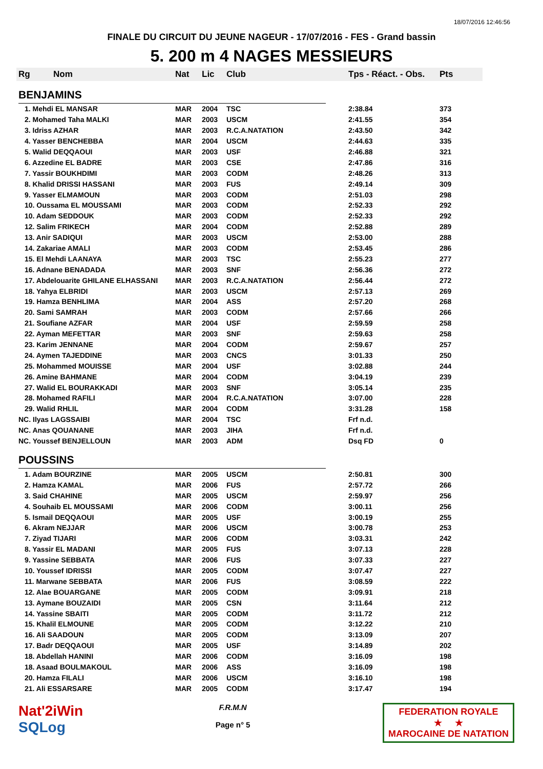18/07/2016 12:46:56
FINALE DU CIRCUIT DU JEUNE NAGEUR - 17/07/2016 - FES - Grand bassin
5. 200 m 4 NAGES MESSIEURS
| Rg | Nom | Nat | Lic | Club | Tps - Réact. - Obs. | Pts |
| --- | --- | --- | --- | --- | --- | --- |
| BENJAMINS | | | | | | |
| 1. Mehdi EL MANSAR | | MAR | 2004 | TSC | 2:38.84 | 373 |
| 2. Mohamed Taha MALKI | | MAR | 2003 | USCM | 2:41.55 | 354 |
| 3. Idriss AZHAR | | MAR | 2003 | R.C.A.NATATION | 2:43.50 | 342 |
| 4. Yasser BENCHEBBA | | MAR | 2004 | USCM | 2:44.63 | 335 |
| 5. Walid DEQQAOUI | | MAR | 2003 | USF | 2:46.88 | 321 |
| 6. Azzedine EL BADRE | | MAR | 2003 | CSE | 2:47.86 | 316 |
| 7. Yassir BOUKHDIMI | | MAR | 2003 | CODM | 2:48.26 | 313 |
| 8. Khalid DRISSI HASSANI | | MAR | 2003 | FUS | 2:49.14 | 309 |
| 9. Yasser ELMAMOUN | | MAR | 2003 | CODM | 2:51.03 | 298 |
| 10. Oussama EL MOUSSAMI | | MAR | 2003 | CODM | 2:52.33 | 292 |
| 10. Adam SEDDOUK | | MAR | 2003 | CODM | 2:52.33 | 292 |
| 12. Salim FRIKECH | | MAR | 2004 | CODM | 2:52.88 | 289 |
| 13. Anir SADIQUI | | MAR | 2003 | USCM | 2:53.00 | 288 |
| 14. Zakariae AMALI | | MAR | 2003 | CODM | 2:53.45 | 286 |
| 15. El Mehdi LAANAYA | | MAR | 2003 | TSC | 2:55.23 | 277 |
| 16. Adnane BENADADA | | MAR | 2003 | SNF | 2:56.36 | 272 |
| 17. Abdelouarite GHILANE ELHASSANI | | MAR | 2003 | R.C.A.NATATION | 2:56.44 | 272 |
| 18. Yahya ELBRIDI | | MAR | 2003 | USCM | 2:57.13 | 269 |
| 19. Hamza BENHLIMA | | MAR | 2004 | ASS | 2:57.20 | 268 |
| 20. Sami SAMRAH | | MAR | 2003 | CODM | 2:57.66 | 266 |
| 21. Soufiane AZFAR | | MAR | 2004 | USF | 2:59.59 | 258 |
| 22. Ayman MEFETTAR | | MAR | 2003 | SNF | 2:59.63 | 258 |
| 23. Karim JENNANE | | MAR | 2004 | CODM | 2:59.67 | 257 |
| 24. Aymen TAJEDDINE | | MAR | 2003 | CNCS | 3:01.33 | 250 |
| 25. Mohammed MOUISSE | | MAR | 2004 | USF | 3:02.88 | 244 |
| 26. Amine BAHMANE | | MAR | 2004 | CODM | 3:04.19 | 239 |
| 27. Walid EL BOURAKKADI | | MAR | 2003 | SNF | 3:05.14 | 235 |
| 28. Mohamed RAFILI | | MAR | 2004 | R.C.A.NATATION | 3:07.00 | 228 |
| 29. Walid RHLIL | | MAR | 2004 | CODM | 3:31.28 | 158 |
| NC. Ilyas LAGSSAIBI | | MAR | 2004 | TSC | Frf n.d. | |
| NC. Anas QOUANANE | | MAR | 2003 | JIHA | Frf n.d. | |
| NC. Youssef BENJELLOUN | | MAR | 2003 | ADM | Dsq FD | 0 |
| POUSSINS | | | | | | |
| 1. Adam BOURZINE | | MAR | 2005 | USCM | 2:50.81 | 300 |
| 2. Hamza KAMAL | | MAR | 2006 | FUS | 2:57.72 | 266 |
| 3. Said CHAHINE | | MAR | 2005 | USCM | 2:59.97 | 256 |
| 4. Souhaib EL MOUSSAMI | | MAR | 2006 | CODM | 3:00.11 | 256 |
| 5. Ismail DEQQAOUI | | MAR | 2005 | USF | 3:00.19 | 255 |
| 6. Akram NEJJAR | | MAR | 2006 | USCM | 3:00.78 | 253 |
| 7. Ziyad TIJARI | | MAR | 2006 | CODM | 3:03.31 | 242 |
| 8. Yassir EL MADANI | | MAR | 2005 | FUS | 3:07.13 | 228 |
| 9. Yassine SEBBATA | | MAR | 2006 | FUS | 3:07.33 | 227 |
| 10. Youssef IDRISSI | | MAR | 2005 | CODM | 3:07.47 | 227 |
| 11. Marwane SEBBATA | | MAR | 2006 | FUS | 3:08.59 | 222 |
| 12. Alae BOUARGANE | | MAR | 2005 | CODM | 3:09.91 | 218 |
| 13. Aymane BOUZAIDI | | MAR | 2005 | CSN | 3:11.64 | 212 |
| 14. Yassine SBAITI | | MAR | 2005 | CODM | 3:11.72 | 212 |
| 15. Khalil ELMOUNE | | MAR | 2005 | CODM | 3:12.22 | 210 |
| 16. Ali SAADOUN | | MAR | 2005 | CODM | 3:13.09 | 207 |
| 17. Badr DEQQAOUI | | MAR | 2005 | USF | 3:14.89 | 202 |
| 18. Abdellah HANINI | | MAR | 2006 | CODM | 3:16.09 | 198 |
| 18. Asaad BOULMAKOUL | | MAR | 2006 | ASS | 3:16.09 | 198 |
| 20. Hamza FILALI | | MAR | 2006 | USCM | 3:16.10 | 198 |
| 21. Ali ESSARSARE | | MAR | 2005 | CODM | 3:17.47 | 194 |
Nat'2iWin
SQLog
F.R.M.N
Page n° 5
FEDERATION ROYALE
★ ★
MAROCAINE DE NATATION